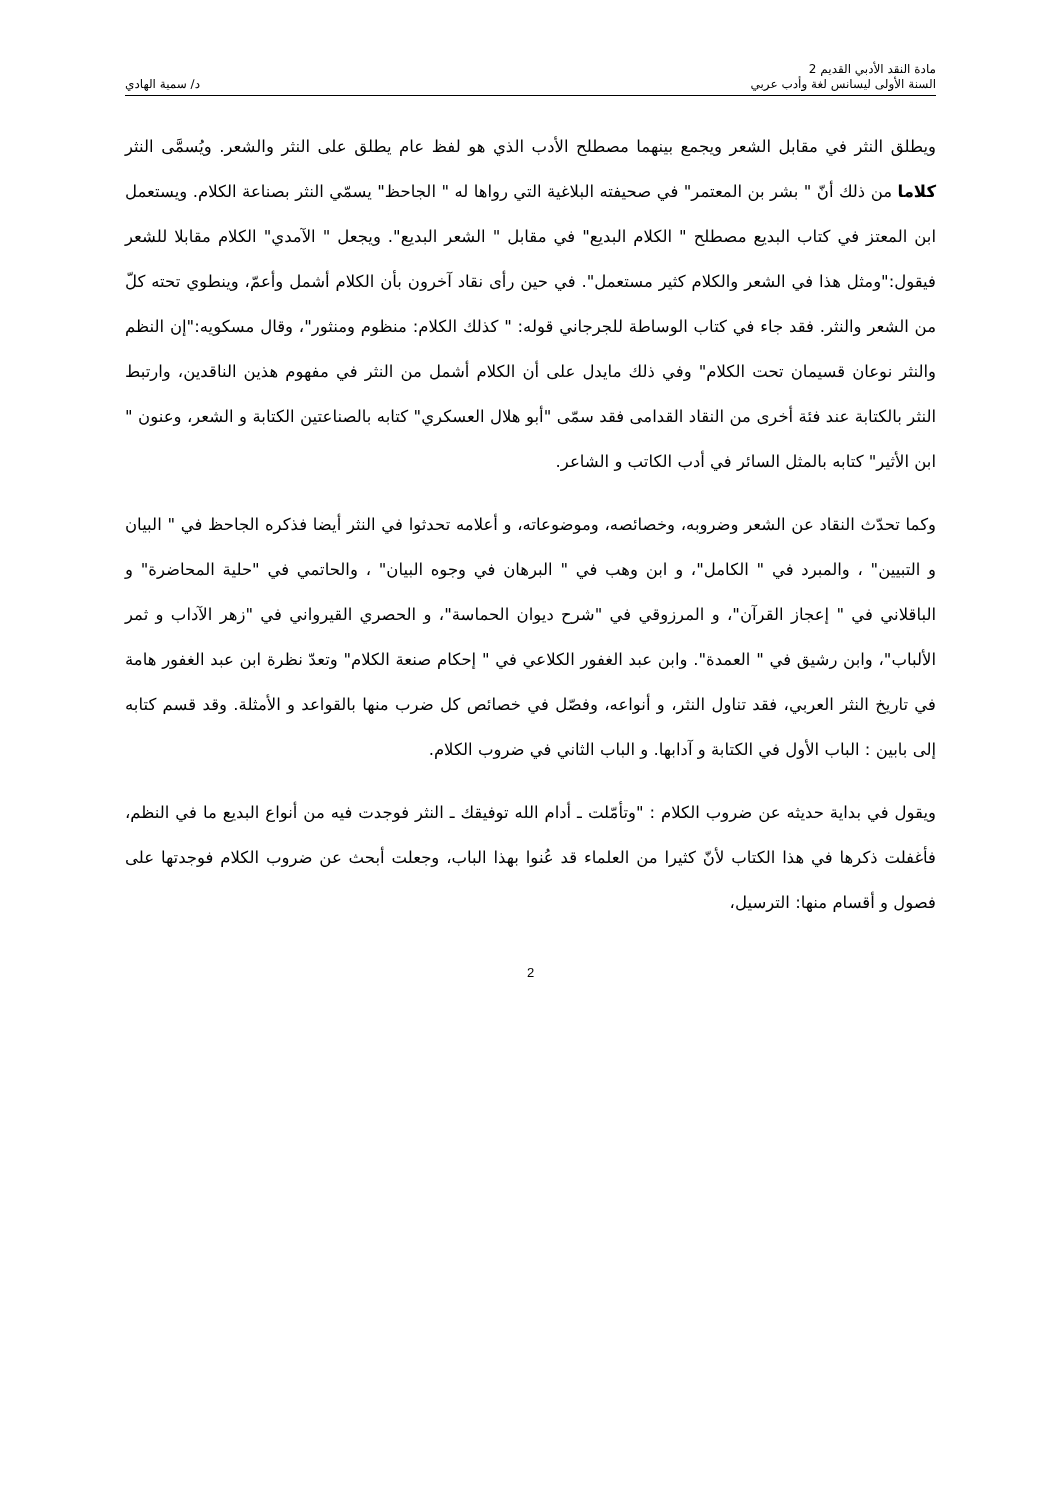مادة النقد الأدبي القديم 2
السنة الأولى ليسانس لغة وأدب عربي
د/ سمية الهادي
ويطلق النثر في مقابل الشعر ويجمع بينهما مصطلح الأدب الذي هو لفظ عام يطلق على النثر والشعر. ويُسمَّى النثر كلاما من ذلك أنّ " بشر بن المعتمر" في صحيفته البلاغية التي رواها له " الجاحظ" يسمّي النثر بصناعة الكلام. ويستعمل ابن المعتز في كتاب البديع مصطلح " الكلام البديع" في مقابل " الشعر البديع". ويجعل " الآمدي" الكلام مقابلا للشعر فيقول:"ومثل هذا في الشعر والكلام كثير مستعمل". في حين رأى نقاد آخرون بأن الكلام أشمل وأعمّ، وينطوي تحته كلّ من الشعر والنثر. فقد جاء في كتاب الوساطة للجرجاني قوله: " كذلك الكلام: منظوم ومنثور"، وقال مسكويه:"إن النظم والنثر نوعان قسيمان تحت الكلام" وفي ذلك مايدل على أن الكلام أشمل من النثر في مفهوم هذين الناقدين، وارتبط النثر بالكتابة عند فئة أخرى من النقاد القدامى فقد سمّى "أبو هلال العسكري" كتابه بالصناعتين الكتابة و الشعر، وعنون " ابن الأثير" كتابه بالمثل السائر في أدب الكاتب و الشاعر.
وكما تحدّث النقاد عن الشعر وضروبه، وخصائصه، وموضوعاته، و أعلامه تحدثوا في النثر أيضا فذكره الجاحظ في " البيان و التبيين" ، والمبرد في " الكامل"، و ابن وهب في " البرهان في وجوه البيان" ، والحاتمي في "حلية المحاضرة" و الباقلاني في " إعجاز القرآن"، و المرزوقي في "شرح ديوان الحماسة"، و الحصري القيرواني في "زهر الآداب و ثمر الألباب"، وابن رشيق في " العمدة". وابن عبد الغفور الكلاعي في " إحكام صنعة الكلام" وتعدّ نظرة ابن عبد الغفور هامة في تاريخ النثر العربي، فقد تناول النثر، و أنواعه، وفصّل في خصائص كل ضرب منها بالقواعد و الأمثلة. وقد قسم كتابه إلى بابين : الباب الأول في الكتابة و آدابها. و الباب الثاني في ضروب الكلام.
ويقول في بداية حديثه عن ضروب الكلام : "وتأمّلت ـ أدام الله توفيقك ـ النثر فوجدت فيه من أنواع البديع ما في النظم، فأغفلت ذكرها في هذا الكتاب لأنّ كثيرا من العلماء قد عُنوا بهذا الباب، وجعلت أبحث عن ضروب الكلام فوجدتها على فصول و أقسام منها: الترسيل،
2